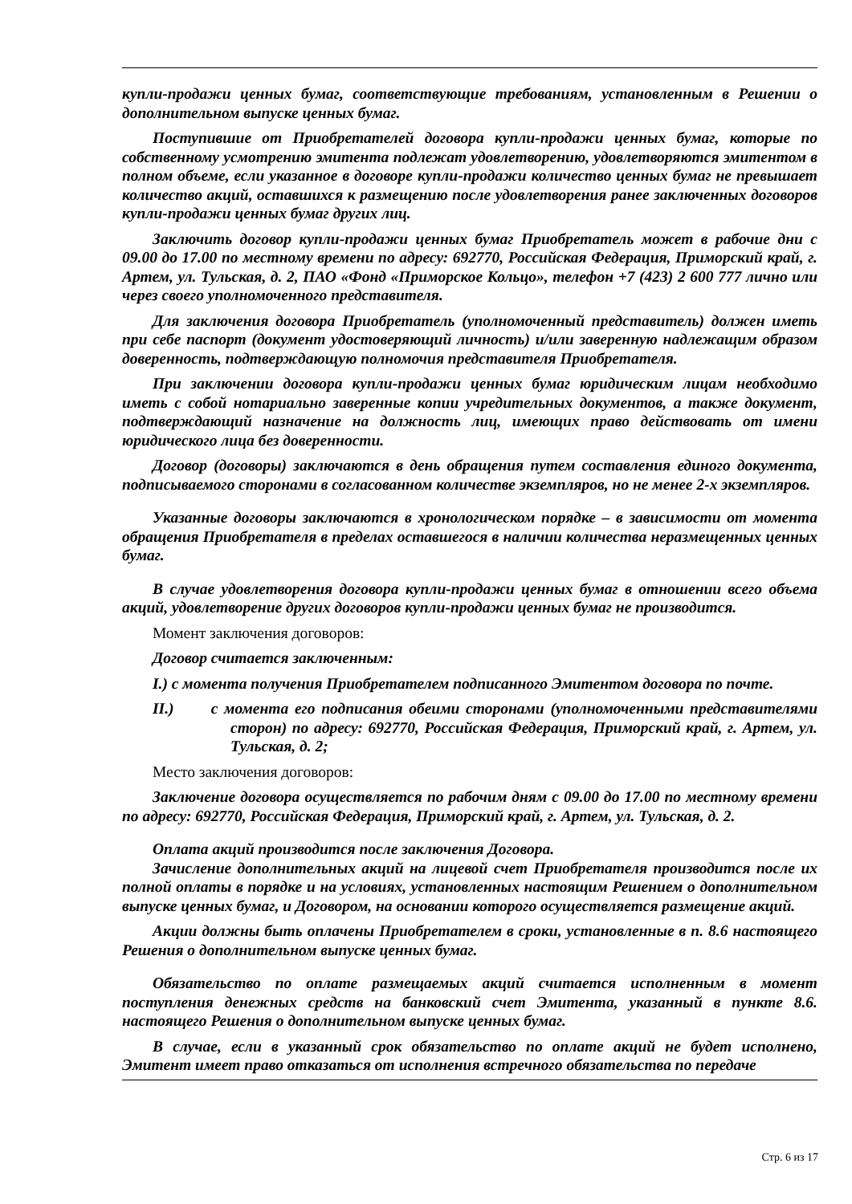купли-продажи ценных бумаг, соответствующие требованиям, установленным в Решении о дополнительном выпуске ценных бумаг.
Поступившие от Приобретателей договора купли-продажи ценных бумаг, которые по собственному усмотрению эмитента подлежат удовлетворению, удовлетворяются эмитентом в полном объеме, если указанное в договоре купли-продажи количество ценных бумаг не превышает количество акций, оставшихся к размещению после удовлетворения ранее заключенных договоров купли-продажи ценных бумаг других лиц.
Заключить договор купли-продажи ценных бумаг Приобретатель может в рабочие дни с 09.00 до 17.00 по местному времени по адресу: 692770, Российская Федерация, Приморский край, г. Артем, ул. Тульская, д. 2, ПАО «Фонд «Приморское Кольцо», телефон +7 (423) 2 600 777 лично или через своего уполномоченного представителя.
Для заключения договора Приобретатель (уполномоченный представитель) должен иметь при себе паспорт (документ удостоверяющий личность) и/или заверенную надлежащим образом доверенность, подтверждающую полномочия представителя Приобретателя.
При заключении договора купли-продажи ценных бумаг юридическим лицам необходимо иметь с собой нотариально заверенные копии учредительных документов, а также документ, подтверждающий назначение на должность лиц, имеющих право действовать от имени юридического лица без доверенности.
Договор (договоры) заключаются в день обращения путем составления единого документа, подписываемого сторонами в согласованном количестве экземпляров, но не менее 2-х экземпляров.
Указанные договоры заключаются в хронологическом порядке – в зависимости от момента обращения Приобретателя в пределах оставшегося в наличии количества неразмещенных ценных бумаг.
В случае удовлетворения договора купли-продажи ценных бумаг в отношении всего объема акций, удовлетворение других договоров купли-продажи ценных бумаг не производится.
Момент заключения договоров:
Договор считается заключенным:
I.) с момента получения Приобретателем подписанного Эмитентом договора по почте.
II.) с момента его подписания обеими сторонами (уполномоченными представителями сторон) по адресу: 692770, Российская Федерация, Приморский край, г. Артем, ул. Тульская, д. 2;
Место заключения договоров:
Заключение договора осуществляется по рабочим дням с 09.00 до 17.00 по местному времени по адресу: 692770, Российская Федерация, Приморский край, г. Артем, ул. Тульская, д. 2.
Оплата акций производится после заключения Договора.
Зачисление дополнительных акций на лицевой счет Приобретателя производится после их полной оплаты в порядке и на условиях, установленных настоящим Решением о дополнительном выпуске ценных бумаг, и Договором, на основании которого осуществляется размещение акций.
Акции должны быть оплачены Приобретателем в сроки, установленные в п. 8.6 настоящего Решения о дополнительном выпуске ценных бумаг.
Обязательство по оплате размещаемых акций считается исполненным в момент поступления денежных средств на банковский счет Эмитента, указанный в пункте 8.6. настоящего Решения о дополнительном выпуске ценных бумаг.
В случае, если в указанный срок обязательство по оплате акций не будет исполнено, Эмитент имеет право отказаться от исполнения встречного обязательства по передаче
Стр. 6 из 17